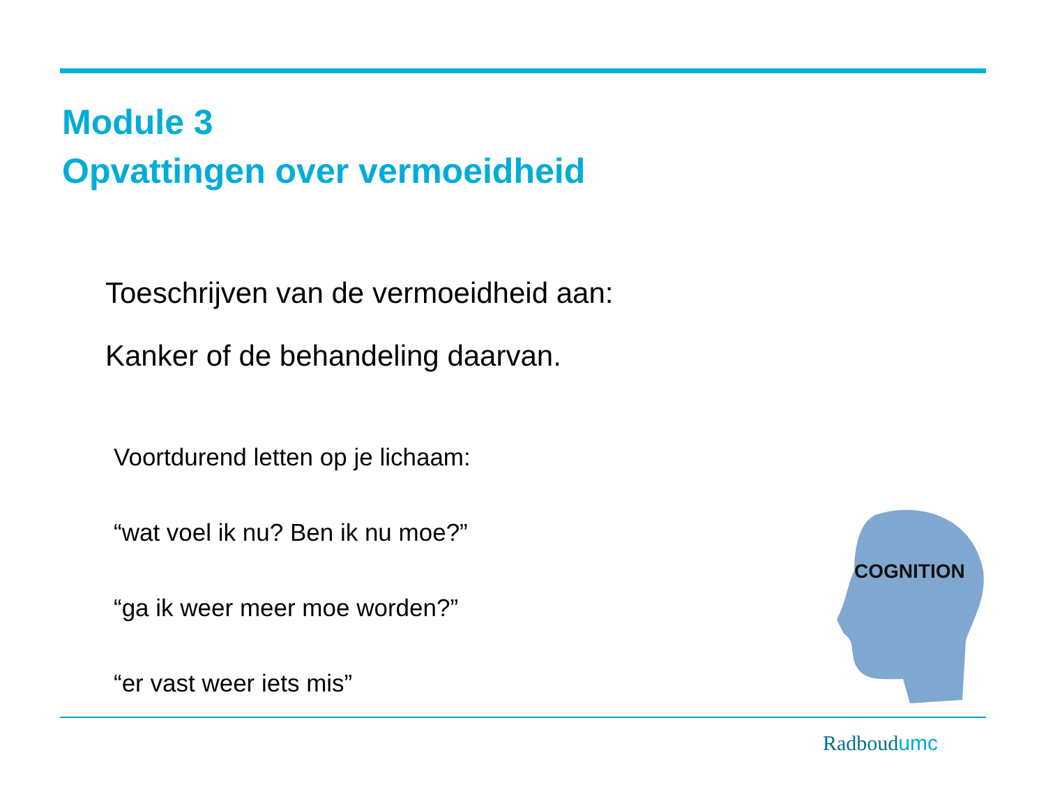Module 3
Opvattingen over vermoeidheid
Toeschrijven van de vermoeidheid aan:
Kanker of de behandeling daarvan.
Voortdurend letten op je lichaam:
“wat voel ik nu? Ben ik nu moe?”
“ga ik weer meer moe worden?”
“er vast weer iets mis”
COGNITION
Radboudumc